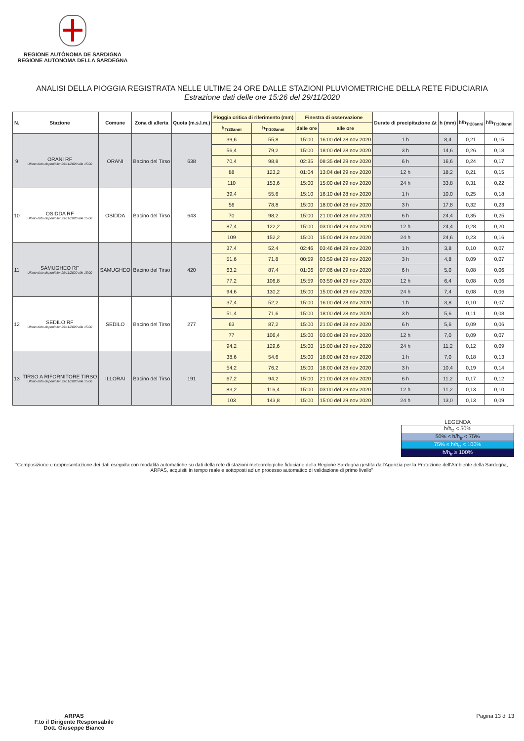REGIONE AUTÒNOMA DE SARDIGNA
REGIONE AUTONOMA DELLA SARDEGNA
ANALISI DELLA PIOGGIA REGISTRATA NELLE ULTIME 24 ORE DALLE STAZIONI PLUVIOMETRICHE DELLA RETE FIDUCIARIA
Estrazione dati delle ore 15:26 del 29/11/2020
| N. | Stazione | Comune | Zona di allerta | Quota (m.s.l.m.) | Pioggia critica di riferimento (mm) | | Finestra di osservazione | | Durate di precipitazione Δt | h (mm) | h/h<sub>Tr20anni</sub> | h/h<sub>Tr100anni</sub> |
| --- | --- | --- | --- | --- | --- | --- | --- | --- | --- | --- | --- | --- |
| | | | | | h<sub>Tr20anni</sub> | h<sub>Tr100anni</sub> | dalle ore | alle ore | | | | |
| 9 | ORANI RF Ultimo dato disponibile: 29/11/2020 alle 15:00 | ORANI | Bacino del Tirso | 638 | 39,6 | 55,8 | 15:00 | 16:00 del 28 nov 2020 | 1 h | 8,4 | 0,21 | 0,15 |
| | | | | | 56,4 | 79,2 | 15:00 | 18:00 del 28 nov 2020 | 3 h | 14,6 | 0,26 | 0,18 |
| | | | | | 70,4 | 98,8 | 02:35 | 08:35 del 29 nov 2020 | 6 h | 16,6 | 0,24 | 0,17 |
| | | | | | 88 | 123,2 | 01:04 | 13:04 del 29 nov 2020 | 12 h | 18,2 | 0,21 | 0,15 |
| | | | | | 110 | 153,6 | 15:00 | 15:00 del 29 nov 2020 | 24 h | 33,8 | 0,31 | 0,22 |
| 10 | OSIDDA RF Ultimo dato disponibile: 29/11/2020 alle 15:00 | OSIDDA | Bacino del Tirso | 643 | 39,4 | 55,6 | 15:10 | 16:10 del 28 nov 2020 | 1 h | 10,0 | 0,25 | 0,18 |
| | | | | | 56 | 78,8 | 15:00 | 18:00 del 28 nov 2020 | 3 h | 17,8 | 0,32 | 0,23 |
| | | | | | 70 | 98,2 | 15:00 | 21:00 del 28 nov 2020 | 6 h | 24,4 | 0,35 | 0,25 |
| | | | | | 87,4 | 122,2 | 15:00 | 03:00 del 29 nov 2020 | 12 h | 24,4 | 0,28 | 0,20 |
| | | | | | 109 | 152,2 | 15:00 | 15:00 del 29 nov 2020 | 24 h | 24,6 | 0,23 | 0,16 |
| 11 | SAMUGHEO RF Ultimo dato disponibile: 29/11/2020 alle 15:00 | SAMUGHEO | Bacino del Tirso | 420 | 37,4 | 52,4 | 02:46 | 03:46 del 29 nov 2020 | 1 h | 3,8 | 0,10 | 0,07 |
| | | | | | 51,6 | 71,8 | 00:59 | 03:59 del 29 nov 2020 | 3 h | 4,8 | 0,09 | 0,07 |
| | | | | | 63,2 | 87,4 | 01:06 | 07:06 del 29 nov 2020 | 6 h | 5,0 | 0,08 | 0,06 |
| | | | | | 77,2 | 106,8 | 15:59 | 03:59 del 29 nov 2020 | 12 h | 6,4 | 0,08 | 0,06 |
| | | | | | 94,6 | 130,2 | 15:00 | 15:00 del 29 nov 2020 | 24 h | 7,4 | 0,08 | 0,06 |
| 12 | SEDILO RF Ultimo dato disponibile: 29/11/2020 alle 15:00 | SEDILO | Bacino del Tirso | 277 | 37,4 | 52,2 | 15:00 | 16:00 del 28 nov 2020 | 1 h | 3,8 | 0,10 | 0,07 |
| | | | | | 51,4 | 71,6 | 15:00 | 18:00 del 28 nov 2020 | 3 h | 5,6 | 0,11 | 0,08 |
| | | | | | 63 | 87,2 | 15:00 | 21:00 del 28 nov 2020 | 6 h | 5,6 | 0,09 | 0,06 |
| | | | | | 77 | 106,4 | 15:00 | 03:00 del 29 nov 2020 | 12 h | 7,0 | 0,09 | 0,07 |
| | | | | | 94,2 | 129,6 | 15:00 | 15:00 del 29 nov 2020 | 24 h | 11,2 | 0,12 | 0,09 |
| 13 | TIRSO A RIFORNITORE TIRSO Ultimo dato disponibile: 29/11/2020 alle 15:00 | ILLORAI | Bacino del Tirso | 191 | 38,6 | 54,6 | 15:00 | 16:00 del 28 nov 2020 | 1 h | 7,0 | 0,18 | 0,13 |
| | | | | | 54,2 | 76,2 | 15:00 | 18:00 del 28 nov 2020 | 3 h | 10,4 | 0,19 | 0,14 |
| | | | | | 67,2 | 94,2 | 15:00 | 21:00 del 28 nov 2020 | 6 h | 11,2 | 0,17 | 0,12 |
| | | | | | 83,2 | 116,4 | 15:00 | 03:00 del 29 nov 2020 | 12 h | 11,2 | 0,13 | 0,10 |
| | | | | | 103 | 143,8 | 15:00 | 15:00 del 29 nov 2020 | 24 h | 13,0 | 0,13 | 0,09 |
LEGENDA
h/h<sub>tr</sub> < 50%
50% ≤ h/h<sub>tr</sub> < 75%
75% ≤ h/h<sub>tr</sub> < 100%
h/h<sub>tr</sub> ≥ 100%
"Composizione e rappresentazione dei dati eseguita con modalità automatiche su dati della rete di stazioni meteorologiche fiduciarie della Regione Sardegna gestita dall'Agenzia per la Protezione dell'Ambiente della Sardegna, ARPAS, acquisiti in tempo reale e sottoposti ad un processo automatico di validazione di primo livello"
ARPAS
F.to il Dirigente Responsabile
Dott. Giuseppe Bianco
Pagina 13 di 13